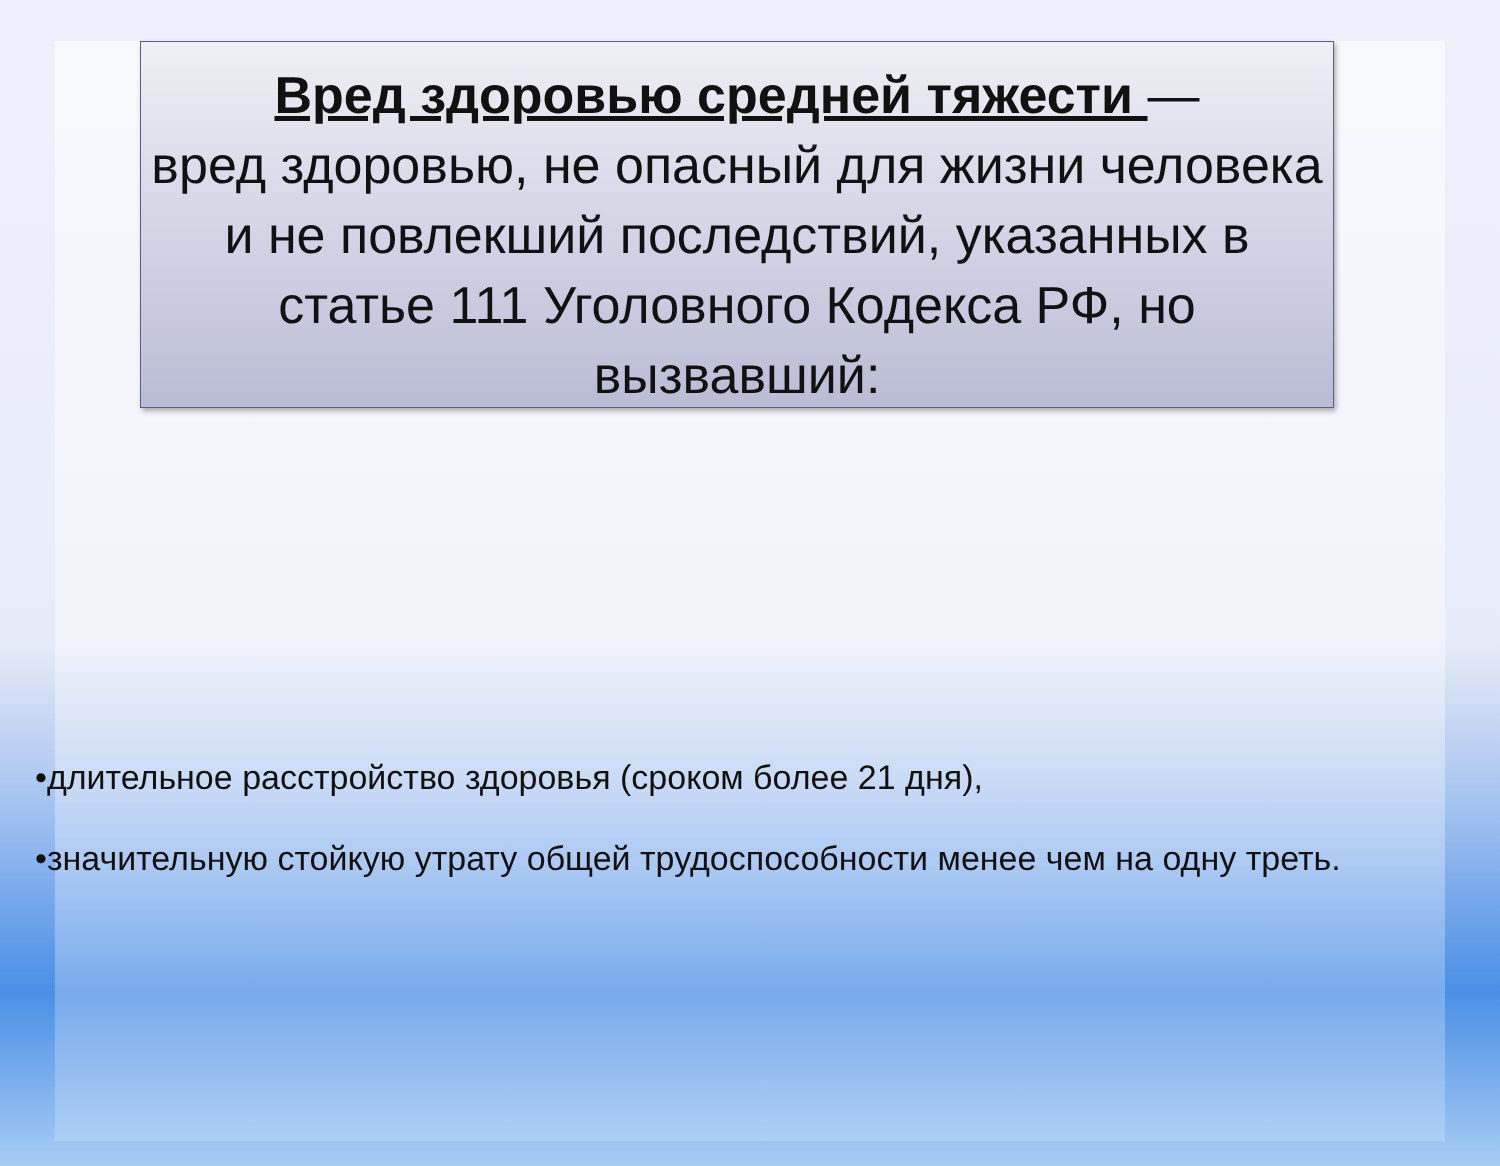Вред здоровью средней тяжести —
вред здоровью, не опасный для жизни человека и не повлекший последствий, указанных в статье 111 Уголовного Кодекса РФ, но вызвавший:
•длительное расстройство здоровья (сроком более 21 дня),
•значительную стойкую утрату общей трудоспособности менее чем на одну треть.